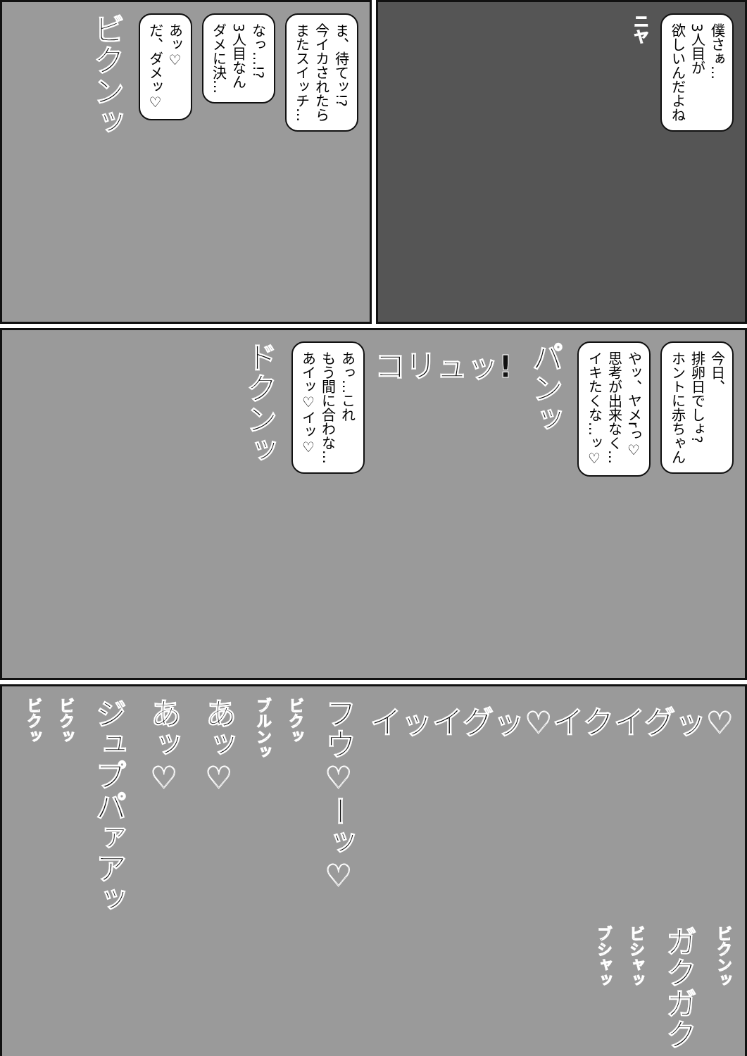僕さぁ…
3人目が
欲しいんだよね
ニヤ
ま、待てッ!?
今イカされたら
またスイッチ…
なっ…!?
3人目なん
ダメに決…
あッ♡
だ、ダメッ♡
ビクンッ
今日、
排卵日でしょ?
ホントに赤ちゃん
やッ、ヤメrっ♡
思考が出来なく…
イキたくな…ッ♡
パンッ
コリュッ!
あっ…これ
もう間に合わな…
あイッ♡イッ♡
ドクンッ
イッイグッ♡イクイグッ♡
フウ♡ーッ♡
ビクッ
ブルンッ
あッ♡
あッ♡
ジュプパァアッ
ビクッ
ビクッ
ビクンッ
ガクガク
ビシャッ
ブシャッ